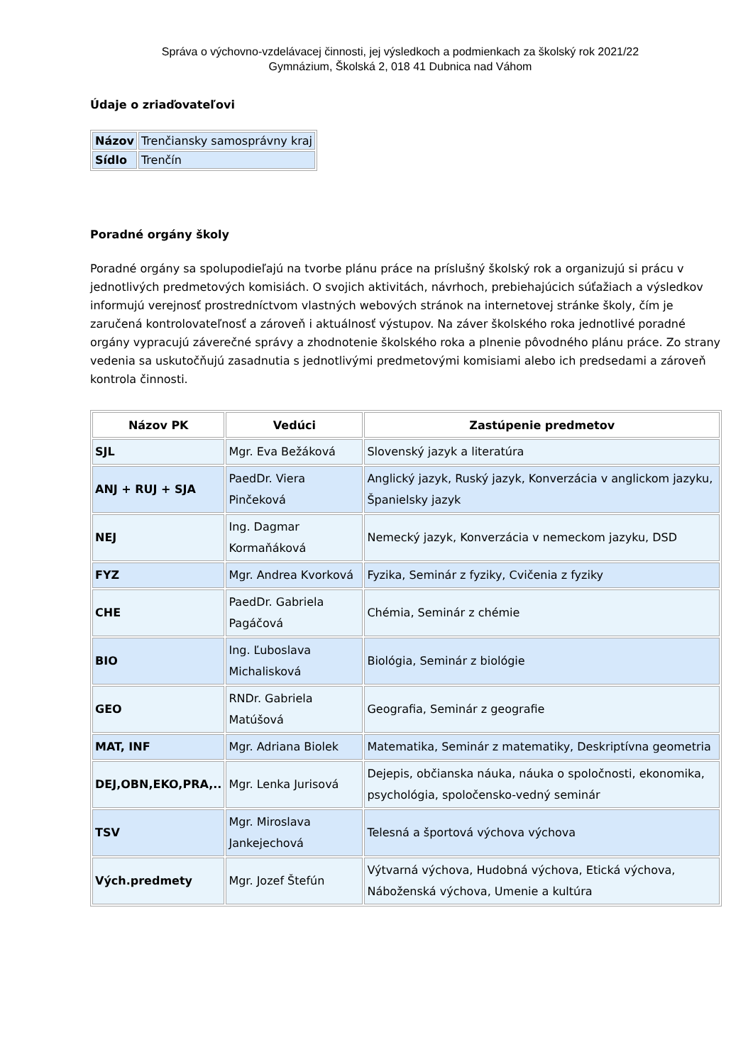Správa o výchovno-vzdelávacej činnosti, jej výsledkoch a podmienkach za školský rok 2021/22
Gymnázium, Školská 2, 018 41 Dubnica nad Váhom
Údaje o zriaďovateľovi
| Názov | Trenčiansky samosprávny kraj |
| Sídlo | Trenčín |
Poradné orgány školy
Poradné orgány sa spolupodieľajú na tvorbe plánu práce na príslušný školský rok a organizujú si prácu v jednotlivých predmetových komisiách. O svojich aktivitách, návrhoch, prebiehajúcich súťažiach a výsledkov informujú verejnosť prostredníctvom vlastných webových stránok na internetovej stránke školy, čím je zaručená kontrolovateľnosť a zároveň i aktuálnosť výstupov. Na záver školského roka jednotlivé poradné orgány vypracujú záverečné správy a zhodnotenie školského roka a plnenie pôvodného plánu práce. Zo strany vedenia sa uskutočňujú zasadnutia s jednotlivými predmetovými komisiami alebo ich predsedami a zároveň kontrola činnosti.
| Názov PK | Vedúci | Zastúpenie predmetov |
| --- | --- | --- |
| SJL | Mgr. Eva Bežáková | Slovenský jazyk a literatúra |
| ANJ + RUJ + SJA | PaedDr. Viera Pinčeková | Anglický jazyk, Ruský jazyk, Konverzácia v anglickom jazyku, Španielsky jazyk |
| NEJ | Ing. Dagmar Kormaňáková | Nemecký jazyk, Konverzácia v nemeckom jazyku, DSD |
| FYZ | Mgr. Andrea Kvorková | Fyzika, Seminár z fyziky, Cvičenia z fyziky |
| CHE | PaedDr. Gabriela Pagáčová | Chémia, Seminár z chémie |
| BIO | Ing. Ľuboslava Michalisková | Biológia, Seminár z biológie |
| GEO | RNDr. Gabriela Matúšová | Geografia, Seminár z geografie |
| MAT, INF | Mgr. Adriana Biolek | Matematika, Seminár z matematiky, Deskriptívna geometria |
| DEJ,OBN,EKO,PRA,.. | Mgr. Lenka Jurisová | Dejepis, občianska náuka, náuka o spoločnosti, ekonomika, psychológia, spoločensko-vedný seminár |
| TSV | Mgr. Miroslava Jankejechová | Telesná a športová výchova výchova |
| Vých.predmety | Mgr. Jozef Štefún | Výtvarná výchova, Hudobná výchova, Etická výchova, Náboženská výchova, Umenie a kultúra |